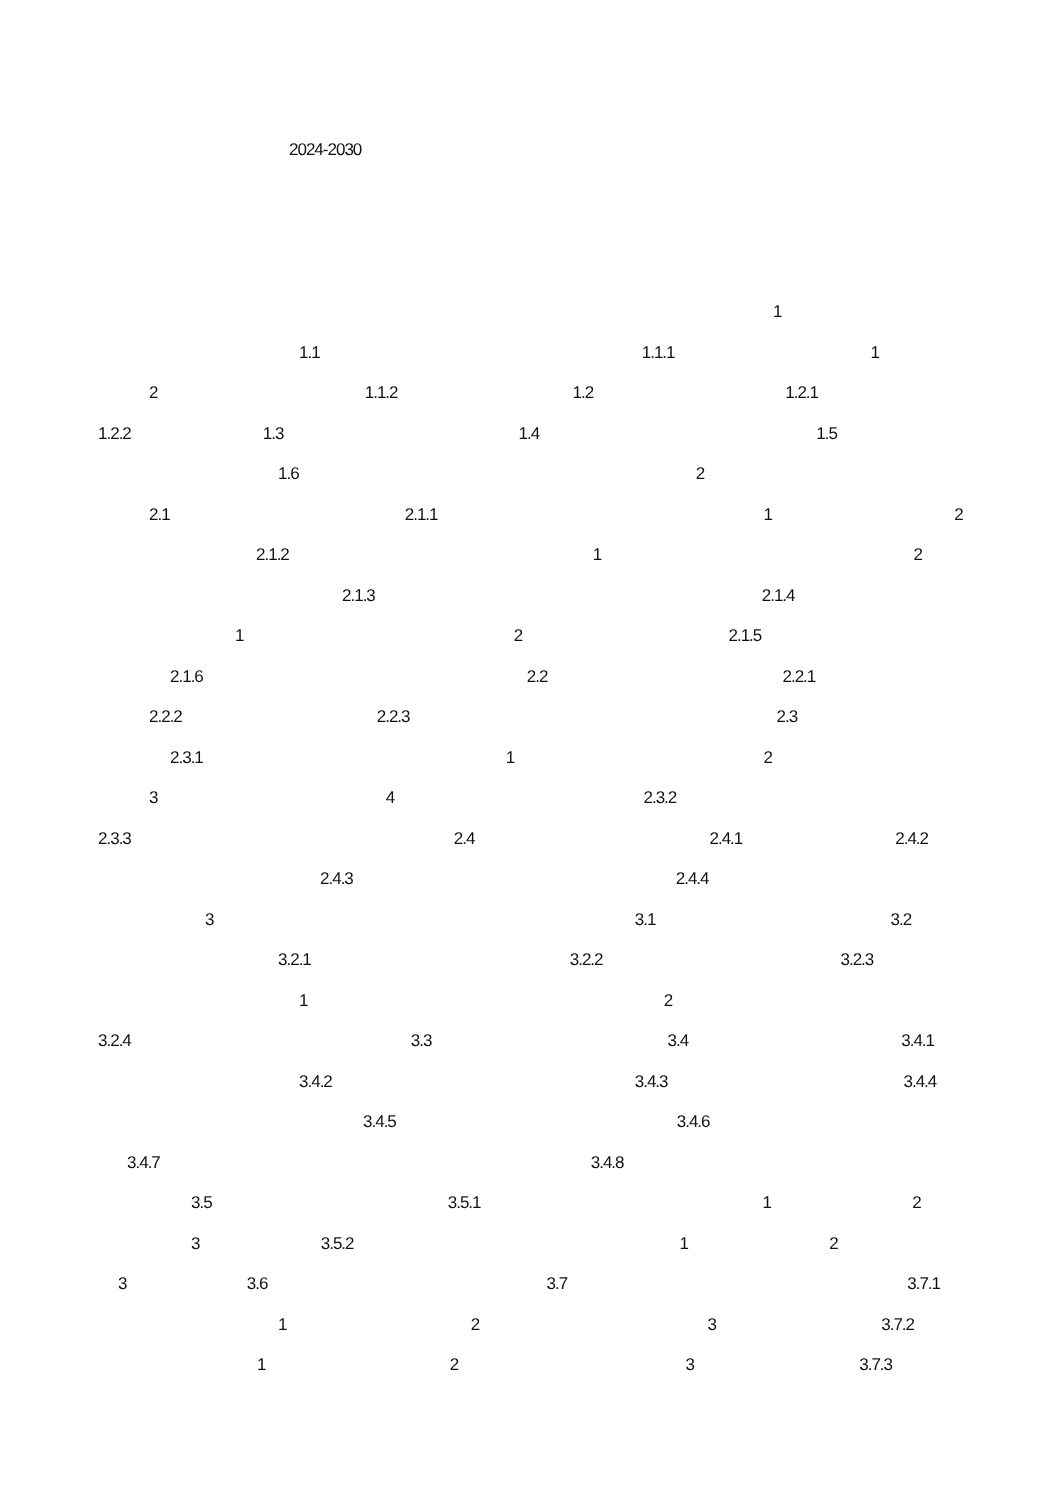2024-2030
1
1.1 1.1.1 1
2 1.1.2 1.2 1.2.1
1.2.2 1.3 1.4 1.5
1.6 2
2.1 2.1.1 1 2
2.1.2 1 2
2.1.3 2.1.4
1 2 2.1.5
2.1.6 2.2 2.2.1
2.2.2 2.2.3 2.3
2.3.1 1 2
3 4 2.3.2
2.3.3 2.4 2.4.1 2.4.2
2.4.3 2.4.4
3 3.1 3.2
3.2.1 3.2.2 3.2.3
1 2
3.2.4 3.3 3.4 3.4.1
3.4.2 3.4.3 3.4.4
3.4.5 3.4.6
3.4.7 3.4.8
3.5 3.5.1 1 2
3 3.5.2 1 2
3 3.6 3.7 3.7.1
1 2 3 3.7.2
1 2 3 3.7.3